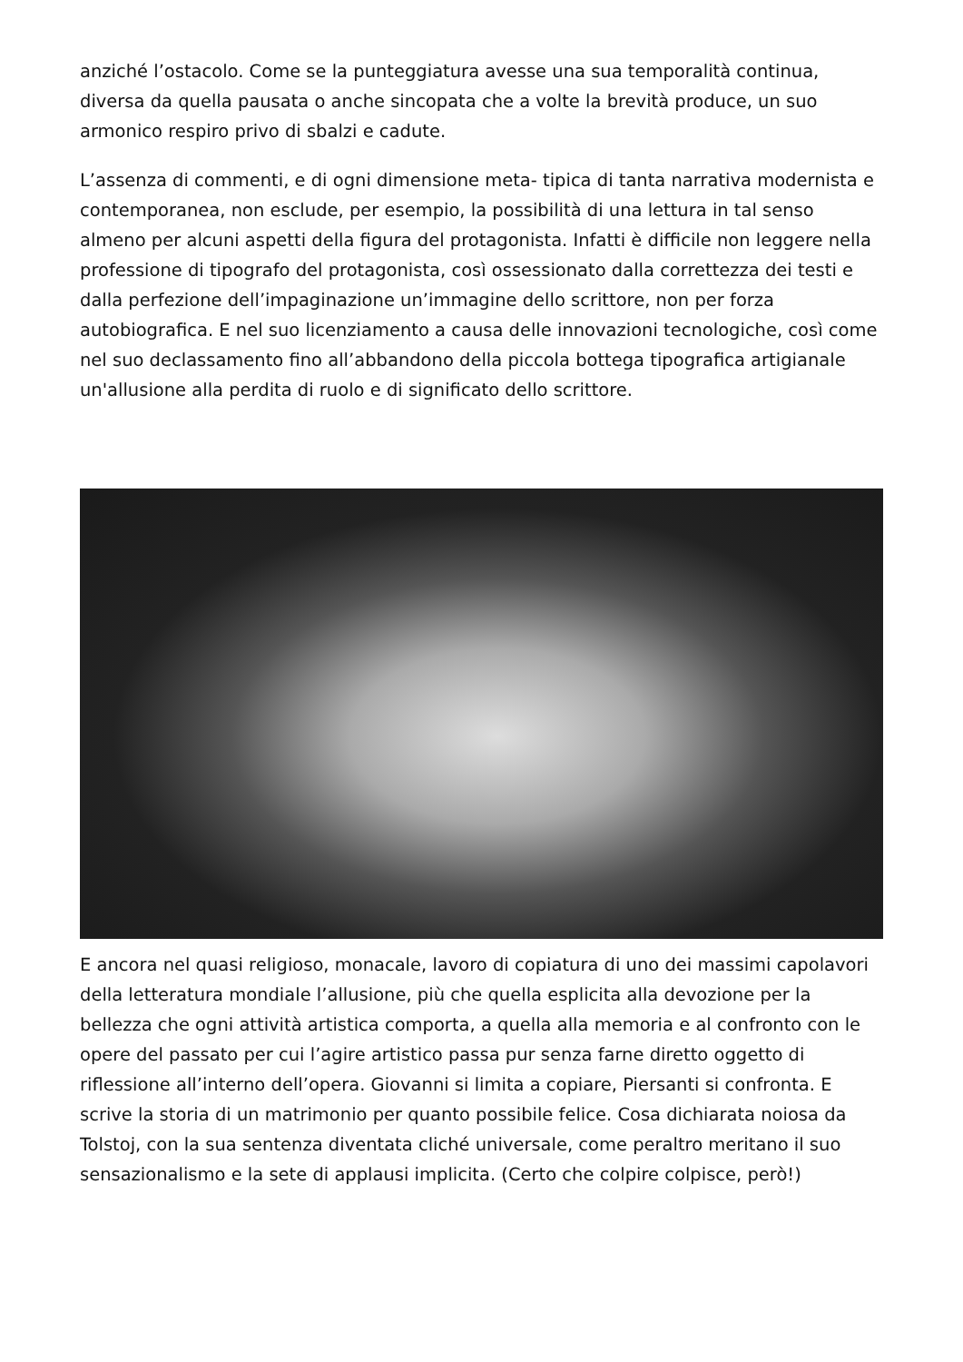anziché l’ostacolo. Come se la punteggiatura avesse una sua temporalità continua, diversa da quella pausata o anche sincopata che a volte la brevità produce, un suo armonico respiro privo di sbalzi e cadute.
L’assenza di commenti, e di ogni dimensione meta- tipica di tanta narrativa modernista e contemporanea, non esclude, per esempio, la possibilità di una lettura in tal senso almeno per alcuni aspetti della figura del protagonista. Infatti è difficile non leggere nella professione di tipografo del protagonista, così ossessionato dalla correttezza dei testi e dalla perfezione dell’impaginazione un’immagine dello scrittore, non per forza autobiografica. E nel suo licenziamento a causa delle innovazioni tecnologiche, così come nel suo declassamento fino all’abbandono della piccola bottega tipografica artigianale un'allusione alla perdita di ruolo e di significato dello scrittore.
E ancora nel quasi religioso, monacale, lavoro di copiatura di uno dei massimi capolavori della letteratura mondiale l’allusione, più che quella esplicita alla devozione per la bellezza che ogni attività artistica comporta, a quella alla memoria e al confronto con le opere del passato per cui l’agire artistico passa pur senza farne diretto oggetto di riflessione all’interno dell’opera. Giovanni si limita a copiare, Piersanti si confronta. E scrive la storia di un matrimonio per quanto possibile felice. Cosa dichiarata noiosa da Tolstoj, con la sua sentenza diventata cliché universale, come peraltro meritano il suo sensazionalismo e la sete di applausi implicita. (Certo che colpire colpisce, però!)